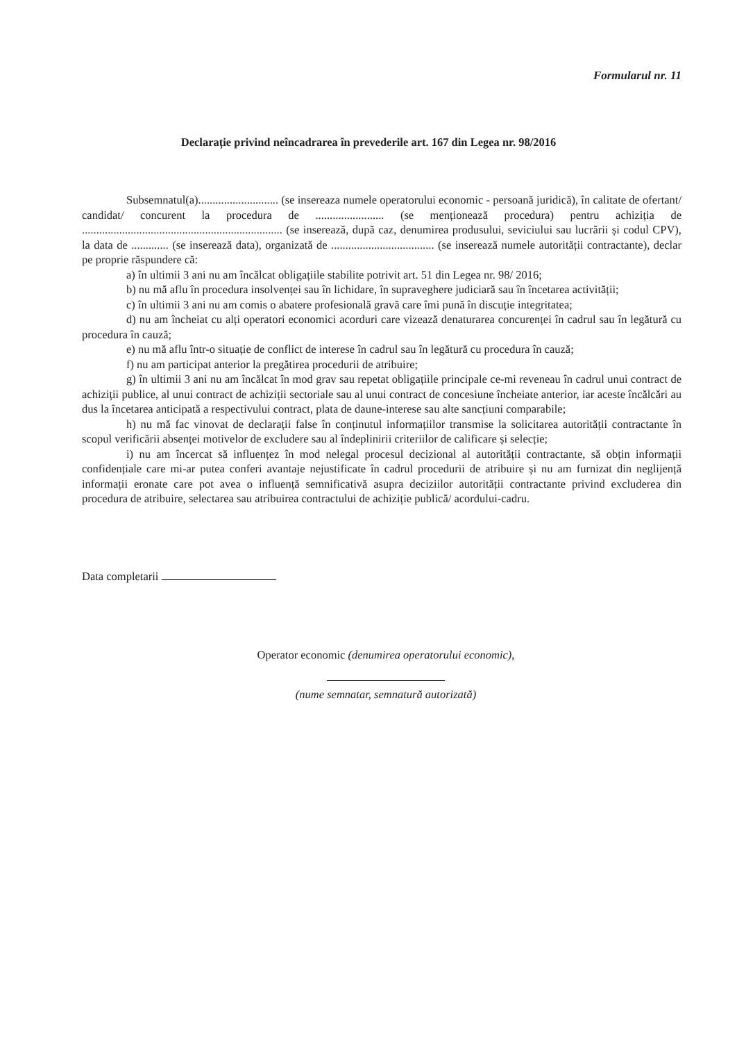Formularul nr. 11
Declarație privind neîncadrarea în prevederile art. 167 din Legea nr. 98/2016
Subsemnatul(a)............................ (se insereaza numele operatorului economic - persoană juridică), în calitate de ofertant/ candidat/ concurent la procedura de ........................ (se menționează procedura) pentru achiziția de ...................................................................... (se inserează, după caz, denumirea produsului, seviciului sau lucrării și codul CPV), la data de ............. (se inserează data), organizată de .................................... (se inserează numele autorității contractante), declar pe proprie răspundere că:
a) în ultimii 3 ani nu am încălcat obligațiile stabilite potrivit art. 51 din Legea nr. 98/ 2016;
b) nu mă aflu în procedura insolvenței sau în lichidare, în supraveghere judiciară sau în încetarea activității;
c) în ultimii 3 ani nu am comis o abatere profesională gravă care îmi pună în discuție integritatea;
d) nu am încheiat cu alți operatori economici acorduri care vizează denaturarea concurenței în cadrul sau în legătură cu procedura în cauză;
e) nu mă aflu într-o situație de conflict de interese în cadrul sau în legătură cu procedura în cauză;
f) nu am participat anterior la pregătirea procedurii de atribuire;
g) în ultimii 3 ani nu am încălcat în mod grav sau repetat obligațiile principale ce-mi reveneau în cadrul unui contract de achiziții publice, al unui contract de achiziții sectoriale sau al unui contract de concesiune încheiate anterior, iar aceste încălcări au dus la încetarea anticipată a respectivului contract, plata de daune-interese sau alte sancțiuni comparabile;
h) nu mă fac vinovat de declarații false în conținutul informațiilor transmise la solicitarea autorității contractante în scopul verificării absenței motivelor de excludere sau al îndeplinirii criteriilor de calificare și selecție;
i) nu am încercat să influențez în mod nelegal procesul decizional al autorității contractante, să obțin informații confidențiale care mi-ar putea conferi avantaje nejustificate în cadrul procedurii de atribuire și nu am furnizat din neglijență informații eronate care pot avea o influență semnificativă asupra deciziilor autorității contractante privind excluderea din procedura de atribuire, selectarea sau atribuirea contractului de achiziție publică/ acordului-cadru.
Data completarii
Operator economic (denumirea operatorului economic),
(nume semnatar, semnatură autorizată)